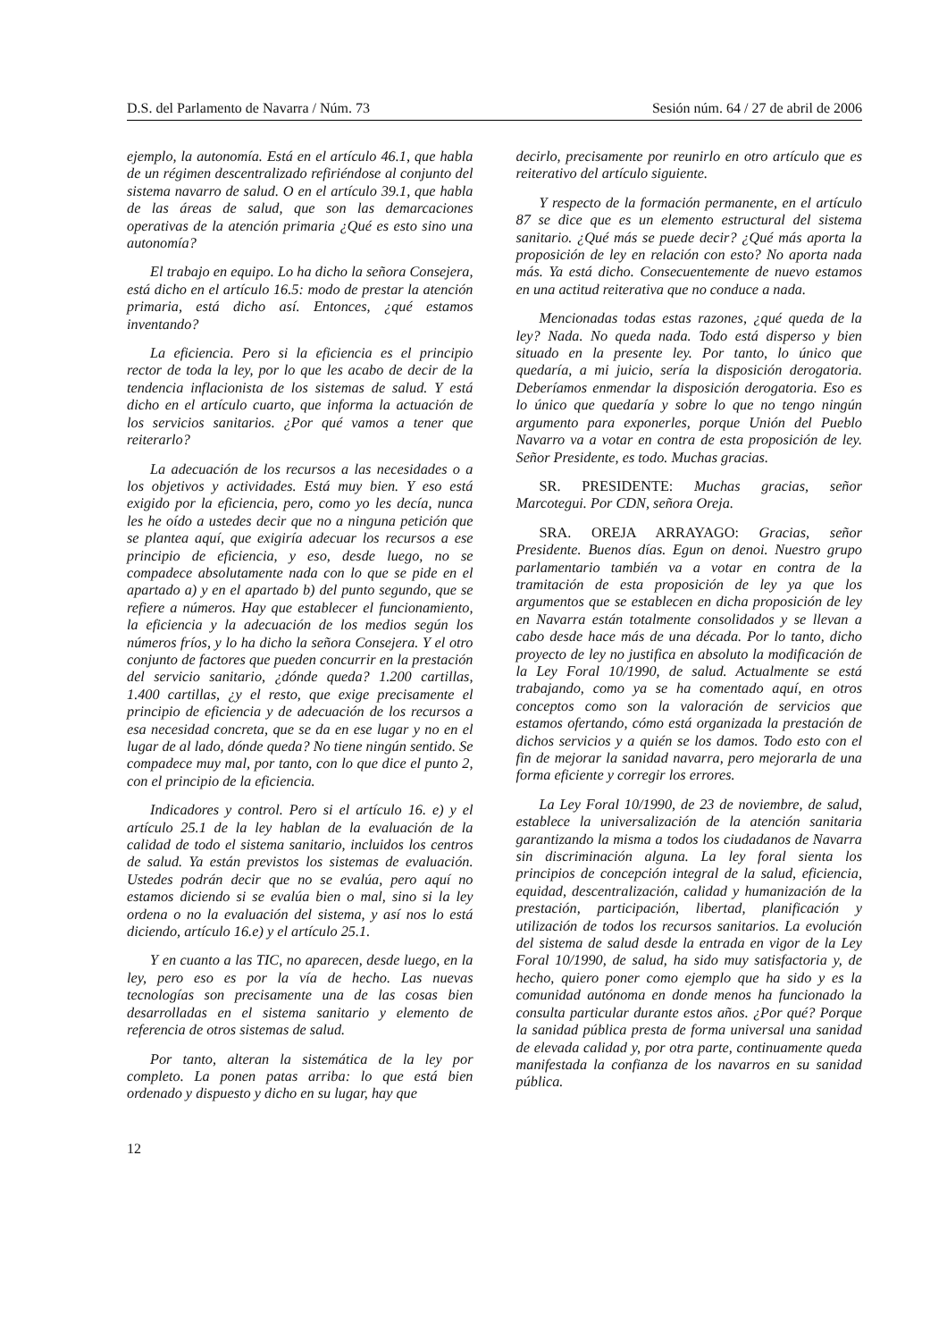D.S. del Parlamento de Navarra / Núm. 73 Sesión núm. 64 / 27 de abril de 2006
ejemplo, la autonomía. Está en el artículo 46.1, que habla de un régimen descentralizado refiriéndose al conjunto del sistema navarro de salud. O en el artículo 39.1, que habla de las áreas de salud, que son las demarcaciones operativas de la atención primaria ¿Qué es esto sino una autonomía?
El trabajo en equipo. Lo ha dicho la señora Consejera, está dicho en el artículo 16.5: modo de prestar la atención primaria, está dicho así. Entonces, ¿qué estamos inventando?
La eficiencia. Pero si la eficiencia es el principio rector de toda la ley, por lo que les acabo de decir de la tendencia inflacionista de los sistemas de salud. Y está dicho en el artículo cuarto, que informa la actuación de los servicios sanitarios. ¿Por qué vamos a tener que reiterarlo?
La adecuación de los recursos a las necesidades o a los objetivos y actividades. Está muy bien. Y eso está exigido por la eficiencia, pero, como yo les decía, nunca les he oído a ustedes decir que no a ninguna petición que se plantea aquí, que exigiría adecuar los recursos a ese principio de eficiencia, y eso, desde luego, no se compadece absolutamente nada con lo que se pide en el apartado a) y en el apartado b) del punto segundo, que se refiere a números. Hay que establecer el funcionamiento, la eficiencia y la adecuación de los medios según los números fríos, y lo ha dicho la señora Consejera. Y el otro conjunto de factores que pueden concurrir en la prestación del servicio sanitario, ¿dónde queda? 1.200 cartillas, 1.400 cartillas, ¿y el resto, que exige precisamente el principio de eficiencia y de adecuación de los recursos a esa necesidad concreta, que se da en ese lugar y no en el lugar de al lado, dónde queda? No tiene ningún sentido. Se compadece muy mal, por tanto, con lo que dice el punto 2, con el principio de la eficiencia.
Indicadores y control. Pero si el artículo 16. e) y el artículo 25.1 de la ley hablan de la evaluación de la calidad de todo el sistema sanitario, incluidos los centros de salud. Ya están previstos los sistemas de evaluación. Ustedes podrán decir que no se evalúa, pero aquí no estamos diciendo si se evalúa bien o mal, sino si la ley ordena o no la evaluación del sistema, y así nos lo está diciendo, artículo 16.e) y el artículo 25.1.
Y en cuanto a las TIC, no aparecen, desde luego, en la ley, pero eso es por la vía de hecho. Las nuevas tecnologías son precisamente una de las cosas bien desarrolladas en el sistema sanitario y elemento de referencia de otros sistemas de salud.
Por tanto, alteran la sistemática de la ley por completo. La ponen patas arriba: lo que está bien ordenado y dispuesto y dicho en su lugar, hay que
decirlo, precisamente por reunirlo en otro artículo que es reiterativo del artículo siguiente.
Y respecto de la formación permanente, en el artículo 87 se dice que es un elemento estructural del sistema sanitario. ¿Qué más se puede decir? ¿Qué más aporta la proposición de ley en relación con esto? No aporta nada más. Ya está dicho. Consecuentemente de nuevo estamos en una actitud reiterativa que no conduce a nada.
Mencionadas todas estas razones, ¿qué queda de la ley? Nada. No queda nada. Todo está disperso y bien situado en la presente ley. Por tanto, lo único que quedaría, a mi juicio, sería la disposición derogatoria. Deberíamos enmendar la disposición derogatoria. Eso es lo único que quedaría y sobre lo que no tengo ningún argumento para exponerles, porque Unión del Pueblo Navarro va a votar en contra de esta proposición de ley. Señor Presidente, es todo. Muchas gracias.
SR. PRESIDENTE: Muchas gracias, señor Marcotegui. Por CDN, señora Oreja.
SRA. OREJA ARRAYAGO: Gracias, señor Presidente. Buenos días. Egun on denoi. Nuestro grupo parlamentario también va a votar en contra de la tramitación de esta proposición de ley ya que los argumentos que se establecen en dicha proposición de ley en Navarra están totalmente consolidados y se llevan a cabo desde hace más de una década. Por lo tanto, dicho proyecto de ley no justifica en absoluto la modificación de la Ley Foral 10/1990, de salud. Actualmente se está trabajando, como ya se ha comentado aquí, en otros conceptos como son la valoración de servicios que estamos ofertando, cómo está organizada la prestación de dichos servicios y a quién se los damos. Todo esto con el fin de mejorar la sanidad navarra, pero mejorarla de una forma eficiente y corregir los errores.
La Ley Foral 10/1990, de 23 de noviembre, de salud, establece la universalización de la atención sanitaria garantizando la misma a todos los ciudadanos de Navarra sin discriminación alguna. La ley foral sienta los principios de concepción integral de la salud, eficiencia, equidad, descentralización, calidad y humanización de la prestación, participación, libertad, planificación y utilización de todos los recursos sanitarios. La evolución del sistema de salud desde la entrada en vigor de la Ley Foral 10/1990, de salud, ha sido muy satisfactoria y, de hecho, quiero poner como ejemplo que ha sido y es la comunidad autónoma en donde menos ha funcionado la consulta particular durante estos años. ¿Por qué? Porque la sanidad pública presta de forma universal una sanidad de elevada calidad y, por otra parte, continuamente queda manifestada la confianza de los navarros en su sanidad pública.
12